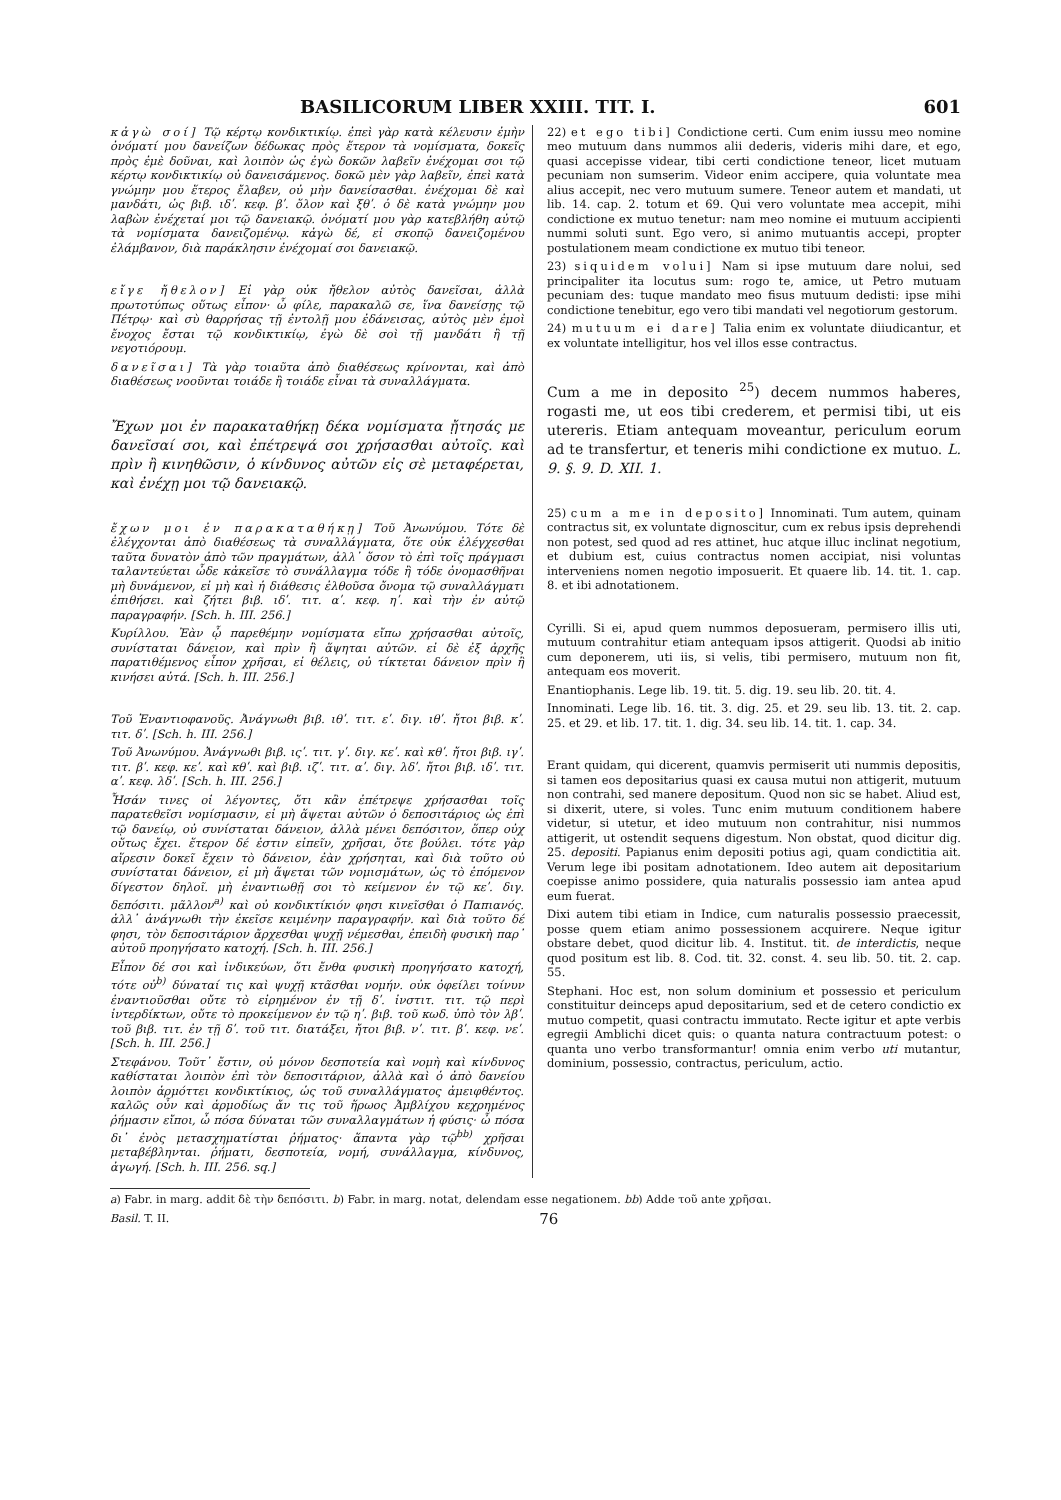BASILICORUM LIBER XXIII. TIT. I. 601
κἀγὼ σοί] Τῷ κέρτῳ κονδικτικίῳ. ἐπεὶ γὰρ κατὰ κέλευσιν ἐμὴν ὀνόματί μου δανείζων δέδωκας πρὸς ἕτερον τὰ νομίσματα, δοκεῖς πρὸς ἐμὲ δοῦναι, καὶ λοιπὸν ὡς ἐγὼ δοκῶν λαβεῖν ἐνέχομαι σοι τῷ κέρτῳ κονδικτικίῳ οὐ δανεισάμενος. δοκῶ μὲν γὰρ λαβεῖν, ἐπεὶ κατὰ γνώμην μου ἕτερος ἔλαβεν, οὐ μὴν δανείσασθαι. ἐνέχομαι δὲ καὶ μανδάτι, ὡς βιβ. ιδʹ. κεφ. βʹ. ὅλον καὶ ξθʹ. ὁ δὲ κατὰ γνώμην μου λαβὼν ἐνέχεταί μοι τῷ δανειακῷ. ὀνόματί μου γὰρ κατεβλήθη αὐτῷ τὰ νομίσματα δανειζομένῳ. κἀγὼ δέ, εἰ σκοπῷ δανειζομένου ἐλάμβανον, διὰ παράκλησιν ἐνέχομαί σοι δανειακῷ.
εἴγε ἤθελον] Εἰ γὰρ οὐκ ἤθελον αὐτὸς δανεῖσαι, ἀλλὰ πρωτοτύπως οὕτως εἶπον· ὦ φίλε, παρακαλῶ σε, ἵνα δανείσῃς τῷ Πέτρῳ· καὶ σὺ θαρρήσας τῇ ἐντολῇ μου ἐδάνεισας, αὐτὸς μὲν ἐμοὶ ἔνοχος ἔσται τῷ κονδικτικίῳ, ἐγὼ δὲ σοὶ τῇ μανδάτι ἢ τῇ νεγοτιόρουμ.
δανεῖσαι] Τὰ γὰρ τοιαῦτα ἀπὸ διαθέσεως κρίνονται, καὶ ἀπὸ διαθέσεως νοοῦνται τοιάδε ἢ τοιάδε εἶναι τὰ συναλλάγματα.
Ἔχων μοι ἐν παρακαταθήκῃ δέκα νομίσματα ᾔτησάς με δανεῖσαί σοι, καὶ ἐπέτρεψά σοι χρήσασθαι αὐτοῖς. καὶ πρὶν ἢ κινηθῶσιν, ὁ κίνδυνος αὐτῶν εἰς σὲ μεταφέρεται, καὶ ἐνέχῃ μοι τῷ δανειακῷ.
ἔχων μοι ἐν παρακαταθήκῃ] Τοῦ Ἀνωνύμου. Τότε δὲ ἐλέγχονται ἀπὸ διαθέσεως τὰ συναλλάγματα, ὅτε οὐκ ἐλέγχεσθαι ταῦτα δυνατὸν ἀπὸ τῶν πραγμάτων, ἀλλ᾽ ὅσον τὸ ἐπὶ τοῖς πράγμασι ταλαντεύεται ὧδε κἀκεῖσε τὸ συνάλλαγμα τόδε ἢ τόδε ὀνομασθῆναι μὴ δυνάμενον, εἰ μὴ καὶ ἡ διάθεσις ἐλθοῦσα ὄνομα τῷ συναλλάγματι ἐπιθήσει. καὶ ζήτει βιβ. ιδʹ. τιτ. αʹ. κεφ. ηʹ. καὶ τὴν ἐν αὐτῷ παραγραφήν. [Sch. h. III. 256.]
Κυρίλλου. Ἐὰν ᾧ παρεθέμην νομίσματα εἴπω χρήσασθαι αὐτοῖς, συνίσταται δάνειον, καὶ πρὶν ἢ ἅψηται αὐτῶν. εἰ δὲ ἐξ ἀρχῆς παρατιθέμενος εἶπον χρῆσαι, εἰ θέλεις, οὐ τίκτεται δάνειον πρὶν ἢ κινήσει αὐτά. [Sch. h. III. 256.]
Τοῦ Ἐναντιοφανοῦς. Ἀνάγνωθι βιβ. ιθʹ. τιτ. εʹ. διγ. ιθʹ. ἤτοι βιβ. κʹ. τιτ. δʹ. [Sch. h. III. 256.]
Τοῦ Ἀνωνύμου. Ἀνάγνωθι βιβ. ιςʹ. τιτ. γʹ. διγ. κεʹ. καὶ κθʹ. ἤτοι βιβ. ιγʹ. τιτ. βʹ. κεφ. κεʹ. καὶ κθʹ. καὶ βιβ. ιζʹ. τιτ. αʹ. διγ. λδʹ. ἤτοι βιβ. ιδʹ. τιτ. αʹ. κεφ. λδʹ. [Sch. h. III. 256.]
Ἦσάν τινες οἱ λέγοντες, ὅτι κἂν ἐπέτρεψε χρήσασθαι τοῖς παρατεθεῖσι νομίσμασιν, εἰ μὴ ἅψεται αὐτῶν ὁ δεποσιτάριος ὡς ἐπὶ τῷ δανείῳ, οὐ συνίσταται δάνειον, ἀλλὰ μένει δεπόσιτον, ὅπερ οὐχ οὕτως ἔχει. ἕτερον δέ ἐστιν εἰπεῖν, χρῆσαι, ὅτε βούλει. τότε γὰρ αἵρεσιν δοκεῖ ἔχειν τὸ δάνειον, ἐὰν χρήσηται, καὶ διὰ τοῦτο οὐ συνίσταται δάνειον, εἰ μὴ ἅψεται τῶν νομισμάτων, ὡς τὸ ἑπόμενον δίγεστον δηλοῖ. μὴ ἐναντιωθῇ σοι τὸ κείμενον ἐν τῷ κεʹ. διγ. δεπόσιτι. μᾶλλον<sup>a)</sup> καὶ οὐ κονδικτίκιόν φησι κινεῖσθαι ὁ Παπιανός. ἀλλ᾽ ἀνάγνωθι τὴν ἐκεῖσε κειμένην παραγραφήν. καὶ διὰ τοῦτο δέ φησι, τὸν δεποσιτάριον ἄρχεσθαι ψυχῇ νέμεσθαι, ἐπειδὴ φυσικὴ παρ᾽ αὐτοῦ προηγήσατο κατοχή. [Sch. h. III. 256.]
Εἶπον δέ σοι καὶ ἰνδικεύων, ὅτι ἔνθα φυσικὴ προηγήσατο κατοχή, τότε οὐ<sup>b)</sup> δύναταί τις καὶ ψυχῇ κτᾶσθαι νομήν. οὐκ ὀφείλει τοίνυν ἐναντιοῦσθαι οὔτε τὸ εἰρημένον ἐν τῇ δʹ. ἰνστιτ. τιτ. τῷ περὶ ἰντερδίκτων, οὔτε τὸ προκείμενον ἐν τῷ ηʹ. βιβ. τοῦ κωδ. ὑπὸ τὸν λβʹ. τοῦ βιβ. τιτ. ἐν τῇ δʹ. τοῦ τιτ. διατάξει, ἤτοι βιβ. νʹ. τιτ. βʹ. κεφ. νεʹ. [Sch. h. III. 256.]
Στεφάνου. Τοῦτ᾽ ἔστιν, οὐ μόνον δεσποτεία καὶ νομὴ καὶ κίνδυνος καθίσταται λοιπὸν ἐπὶ τὸν δεποσιτάριον, ἀλλὰ καὶ ὁ ἀπὸ δανείου λοιπὸν ἁρμόττει κονδικτίκιος, ὡς τοῦ συναλλάγματος ἀμειφθέντος. καλῶς οὖν καὶ ἁρμοδίως ἄν τις τοῦ ἥρωος Ἀμβλίχου κεχρημένος ῥήμασιν εἴποι, ὦ πόσα δύναται τῶν συναλλαγμάτων ἡ φύσις· ὦ πόσα δι᾽ ἑνὸς μετασχηματίσται ῥήματος· ἅπαντα γὰρ τῷ<sup>bb)</sup> χρῆσαι μεταβέβληνται. ῥήματι, δεσποτεία, νομή, συνάλλαγμα, κίνδυνος, ἀγωγή. [Sch. h. III. 256. sq.]
22) et ego tibi] Condictione certi. Cum enim iussu meo nomine meo mutuum dans nummos alii dederis, videris mihi dare, et ego, quasi accepisse videar, tibi certi condictione teneor, licet mutuam pecuniam non sumserim. Videor enim accipere, quia voluntate mea alius accepit, nec vero mutuum sumere. Teneor autem et mandati, ut lib. 14. cap. 2. totum et 69. Qui vero voluntate mea accepit, mihi condictione ex mutuo tenetur: nam meo nomine ei mutuum accipienti nummi soluti sunt. Ego vero, si animo mutuantis accepi, propter postulationem meam condictione ex mutuo tibi teneor.
23) siquidem volui] Nam si ipse mutuum dare nolui, sed principaliter ita locutus sum: rogo te, amice, ut Petro mutuam pecuniam des: tuque mandato meo fisus mutuum dedisti: ipse mihi condictione tenebitur, ego vero tibi mandati vel negotiorum gestorum.
24) mutuum ei dare] Talia enim ex voluntate diiudicantur, et ex voluntate intelligitur, hos vel illos esse contractus.
Cum a me in deposito <sup>25</sup>) decem nummos haberes, rogasti me, ut eos tibi crederem, et permisi tibi, ut eis utereris. Etiam antequam moveantur, periculum eorum ad te transfertur, et teneris mihi condictione ex mutuo. L. 9. §. 9. D. XII. 1.
25) cum a me in deposito] Innominati. Tum autem, quinam contractus sit, ex voluntate dignoscitur, cum ex rebus ipsis deprehendi non potest, sed quod ad res attinet, huc atque illuc inclinat negotium, et dubium est, cuius contractus nomen accipiat, nisi voluntas interveniens nomen negotio imposuerit. Et quaere lib. 14. tit. 1. cap. 8. et ibi adnotationem.
Cyrilli. Si ei, apud quem nummos deposueram, permisero illis uti, mutuum contrahitur etiam antequam ipsos attigerit. Quodsi ab initio cum deponerem, uti iis, si velis, tibi permisero, mutuum non fit, antequam eos moverit.
Enantiophanis. Lege lib. 19. tit. 5. dig. 19. seu lib. 20. tit. 4.
Innominati. Lege lib. 16. tit. 3. dig. 25. et 29. seu lib. 13. tit. 2. cap. 25. et 29. et lib. 17. tit. 1. dig. 34. seu lib. 14. tit. 1. cap. 34.
Erant quidam, qui dicerent, quamvis permiserit uti nummis depositis, si tamen eos depositarius quasi ex causa mutui non attigerit, mutuum non contrahi, sed manere depositum. Quod non sic se habet. Aliud est, si dixerit, utere, si voles. Tunc enim mutuum conditionem habere videtur, si utetur, et ideo mutuum non contrahitur, nisi nummos attigerit, ut ostendit sequens digestum. Non obstat, quod dicitur dig. 25. depositi. Papianus enim depositi potius agi, quam condictitia ait. Verum lege ibi positam adnotationem. Ideo autem ait depositarium coepisse animo possidere, quia naturalis possessio iam antea apud eum fuerat.
Dixi autem tibi etiam in Indice, cum naturalis possessio praecessit, posse quem etiam animo possessionem acquirere. Neque igitur obstare debet, quod dicitur lib. 4. Institut. tit. de interdictis, neque quod positum est lib. 8. Cod. tit. 32. const. 4. seu lib. 50. tit. 2. cap. 55.
Stephani. Hoc est, non solum dominium et possessio et periculum constituitur deinceps apud depositarium, sed et de cetero condictio ex mutuo competit, quasi contractu immutato. Recte igitur et apte verbis egregii Amblichi dicet quis: o quanta natura contractuum potest: o quanta uno verbo transformantur! omnia enim verbo uti mutantur, dominium, possessio, contractus, periculum, actio.
a) Fabr. in marg. addit δὲ τὴν δεπόσιτι. b) Fabr. in marg. notat, delendam esse negationem. bb) Adde τοῦ ante χρῆσαι.
Basil. T. II. 76